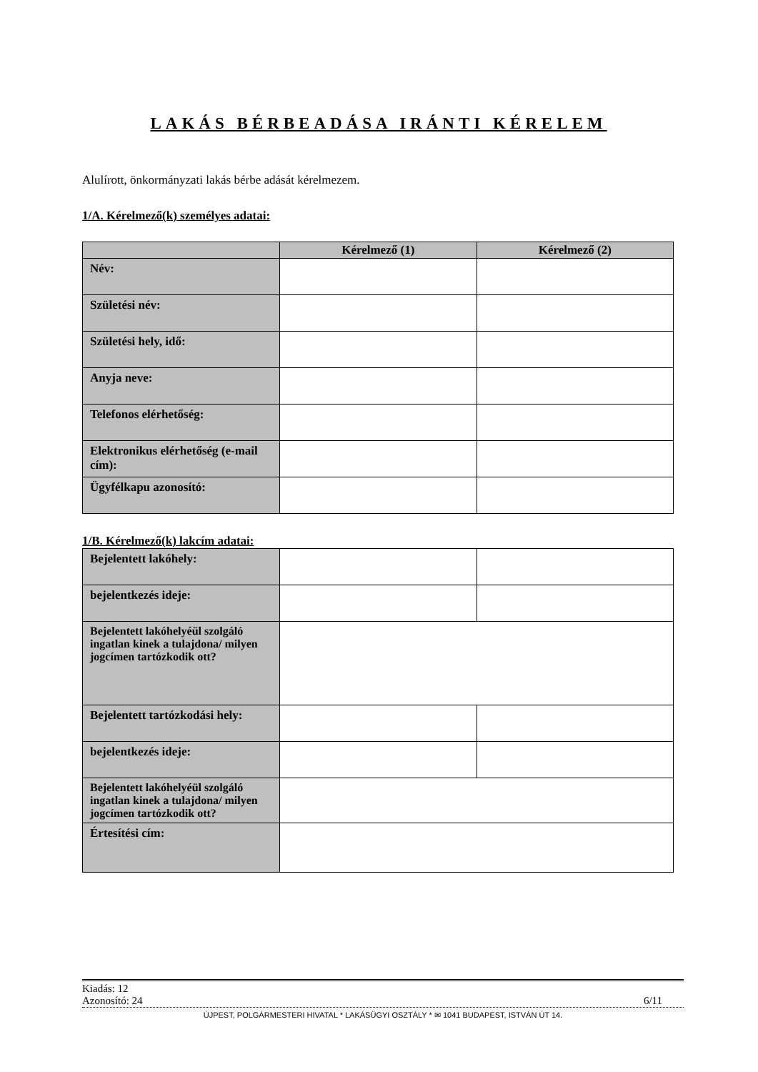LAKÁS BÉRBEADÁSA IRÁNTI KÉRELEM
Alulírott, önkormányzati lakás bérbe adását kérelmezem.
1/A. Kérelmező(k) személyes adatai:
| | Kérelmező (1) | Kérelmező (2) |
| --- | --- | --- |
| Név: | | |
| Születési név: | | |
| Születési hely, idő: | | |
| Anyja neve: | | |
| Telefonos elérhetőség: | | |
| Elektronikus elérhetőség (e-mail cím): | | |
| Ügyfélkapu azonosító: | | |
1/B. Kérelmező(k) lakcím adatai:
| Bejelentett lakóhely: | | |
| bejelentkezés ideje: | | |
| Bejelentett lakóhelyéül szolgáló ingatlan kinek a tulajdona/ milyen jogcímen tartózkodik ott? | | |
| Bejelentett tartózkodási hely: | | |
| bejelentkezés ideje: | | |
| Bejelentett lakóhelyéül szolgáló ingatlan kinek a tulajdona/ milyen jogcímen tartózkodik ott? | | |
| Értesítési cím: | | |
Kiadás: 12
Azonosító: 24 6/11
ÚJPEST, POLGÁRMESTERI HIVATAL * LAKÁSÜGYI OSZTÁLY * ✉ 1041 BUDAPEST, ISTVÁN ÚT 14.